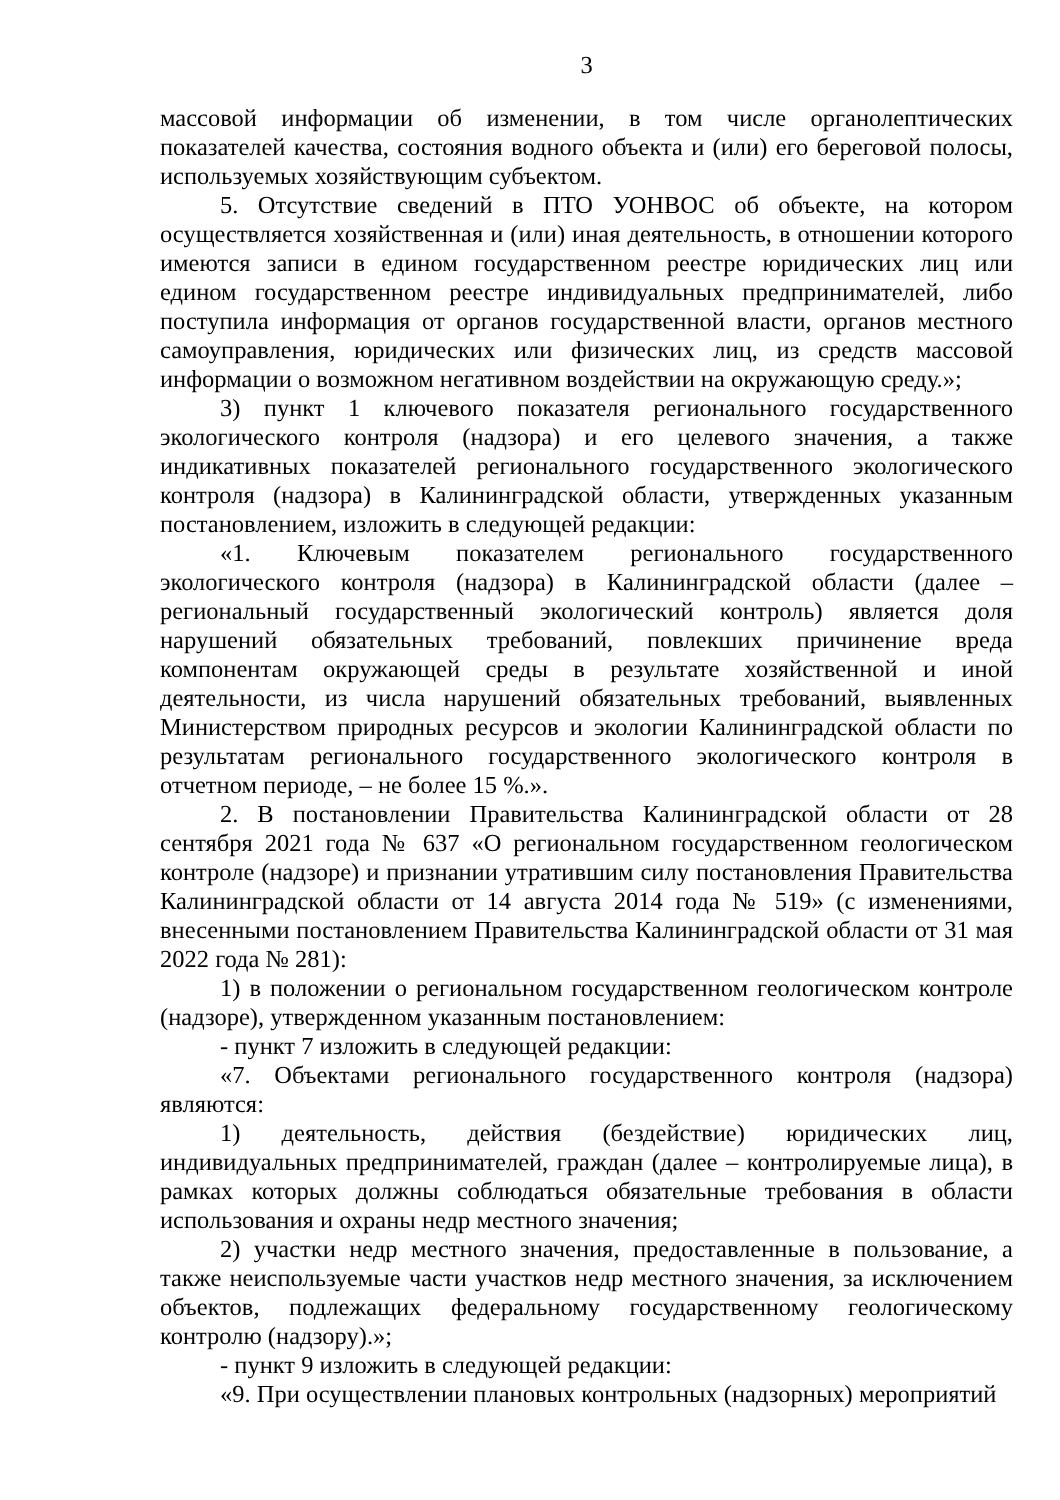3
массовой информации об изменении, в том числе органолептических показателей качества, состояния водного объекта и (или) его береговой полосы, используемых хозяйствующим субъектом.
5. Отсутствие сведений в ПТО УОНВОС об объекте, на котором осуществляется хозяйственная и (или) иная деятельность, в отношении которого имеются записи в едином государственном реестре юридических лиц или едином государственном реестре индивидуальных предпринимателей, либо поступила информация от органов государственной власти, органов местного самоуправления, юридических или физических лиц, из средств массовой информации о возможном негативном воздействии на окружающую среду.»;
3) пункт 1 ключевого показателя регионального государственного экологического контроля (надзора) и его целевого значения, а также индикативных показателей регионального государственного экологического контроля (надзора) в Калининградской области, утвержденных указанным постановлением, изложить в следующей редакции:
«1. Ключевым показателем регионального государственного экологического контроля (надзора) в Калининградской области (далее – региональный государственный экологический контроль) является доля нарушений обязательных требований, повлекших причинение вреда компонентам окружающей среды в результате хозяйственной и иной деятельности, из числа нарушений обязательных требований, выявленных Министерством природных ресурсов и экологии Калининградской области по результатам регионального государственного экологического контроля в отчетном периоде, – не более 15 %.».
2. В постановлении Правительства Калининградской области от 28 сентября 2021 года № 637 «О региональном государственном геологическом контроле (надзоре) и признании утратившим силу постановления Правительства Калининградской области от 14 августа 2014 года № 519» (с изменениями, внесенными постановлением Правительства Калининградской области от 31 мая 2022 года № 281):
1) в положении о региональном государственном геологическом контроле (надзоре), утвержденном указанным постановлением:
- пункт 7 изложить в следующей редакции:
«7. Объектами регионального государственного контроля (надзора) являются:
1) деятельность, действия (бездействие) юридических лиц, индивидуальных предпринимателей, граждан (далее – контролируемые лица), в рамках которых должны соблюдаться обязательные требования в области использования и охраны недр местного значения;
2) участки недр местного значения, предоставленные в пользование, а также неиспользуемые части участков недр местного значения, за исключением объектов, подлежащих федеральному государственному геологическому контролю (надзору).»;
- пункт 9 изложить в следующей редакции:
«9. При осуществлении плановых контрольных (надзорных) мероприятий